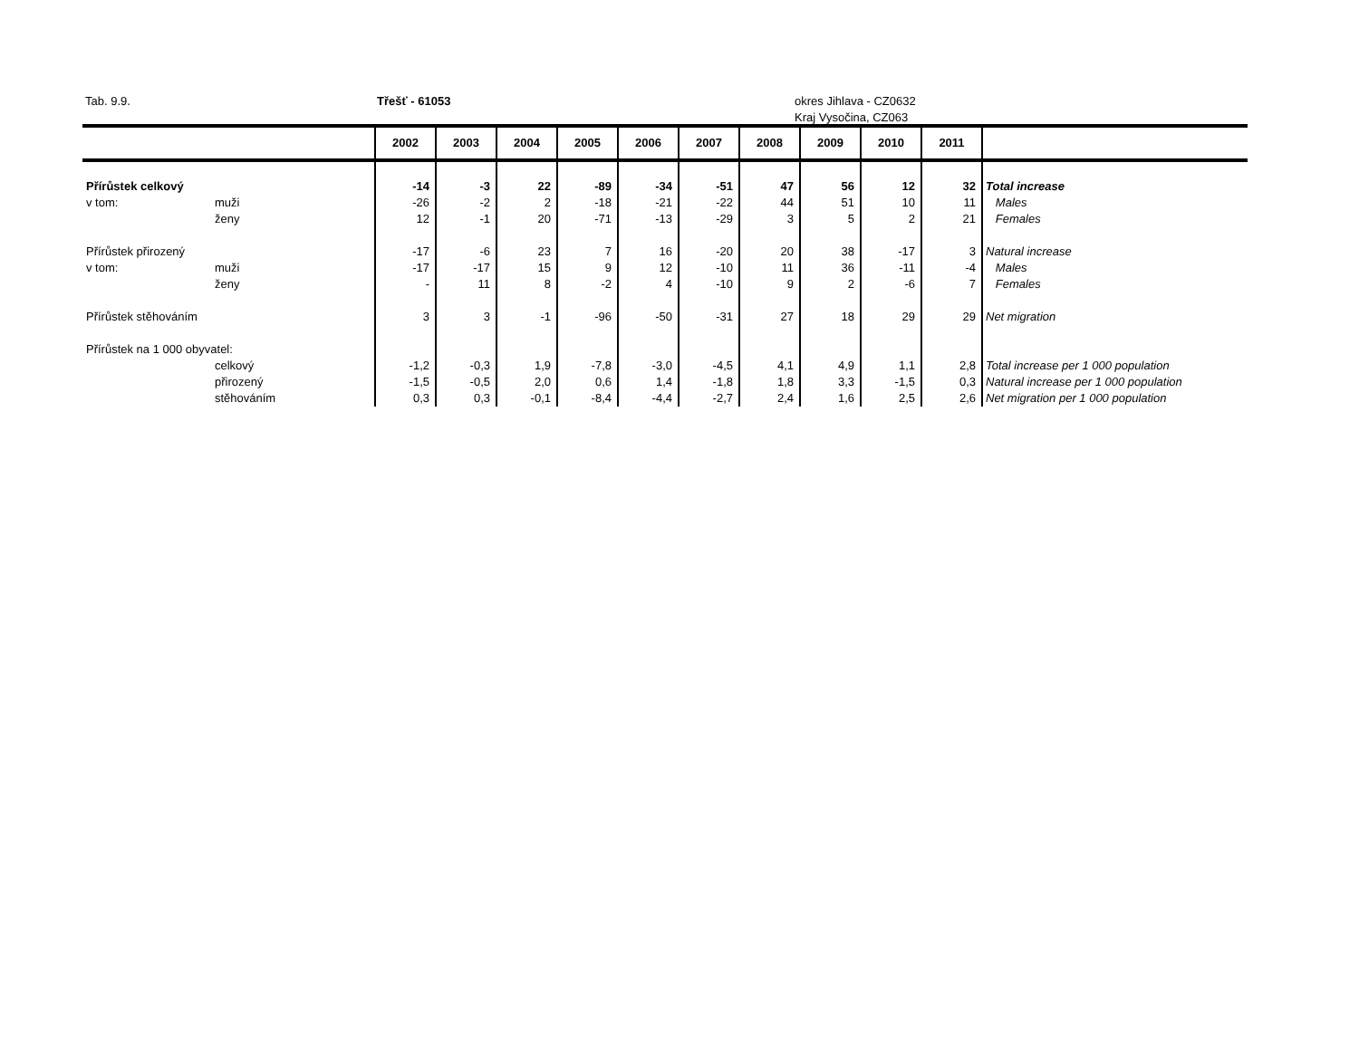Tab. 9.9. Třešť - 61053
okres Jihlava - CZ0632
Kraj Vysočina, CZ063
| | | 2002 | 2003 | 2004 | 2005 | 2006 | 2007 | 2008 | 2009 | 2010 | 2011 | |
| --- | --- | --- | --- | --- | --- | --- | --- | --- | --- | --- | --- | --- |
| Přírůstek celkový | | -14 | -3 | 22 | -89 | -34 | -51 | 47 | 56 | 12 | 32 | Total increase |
| v tom: | muži | -26 | -2 | 2 | -18 | -21 | -22 | 44 | 51 | 10 | 11 | Males |
| | ženy | 12 | -1 | 20 | -71 | -13 | -29 | 3 | 5 | 2 | 21 | Females |
| Přírůstek přirozený | | -17 | -6 | 23 | 7 | 16 | -20 | 20 | 38 | -17 | 3 | Natural increase |
| v tom: | muži | -17 | -17 | 15 | 9 | 12 | -10 | 11 | 36 | -11 | -4 | Males |
| | ženy | - | 11 | 8 | -2 | 4 | -10 | 9 | 2 | -6 | 7 | Females |
| Přírůstek stěhováním | | 3 | 3 | -1 | -96 | -50 | -31 | 27 | 18 | 29 | 29 | Net migration |
| Přírůstek na 1 000 obyvatel: | | | | | | | | | | | | |
| | celkový | -1,2 | -0,3 | 1,9 | -7,8 | -3,0 | -4,5 | 4,1 | 4,9 | 1,1 | 2,8 | Total increase per 1 000 population |
| | přirozený | -1,5 | -0,5 | 2,0 | 0,6 | 1,4 | -1,8 | 1,8 | 3,3 | -1,5 | 0,3 | Natural increase per 1 000 population |
| | stěhováním | 0,3 | 0,3 | -0,1 | -8,4 | -4,4 | -2,7 | 2,4 | 1,6 | 2,5 | 2,6 | Net migration per 1 000 population |